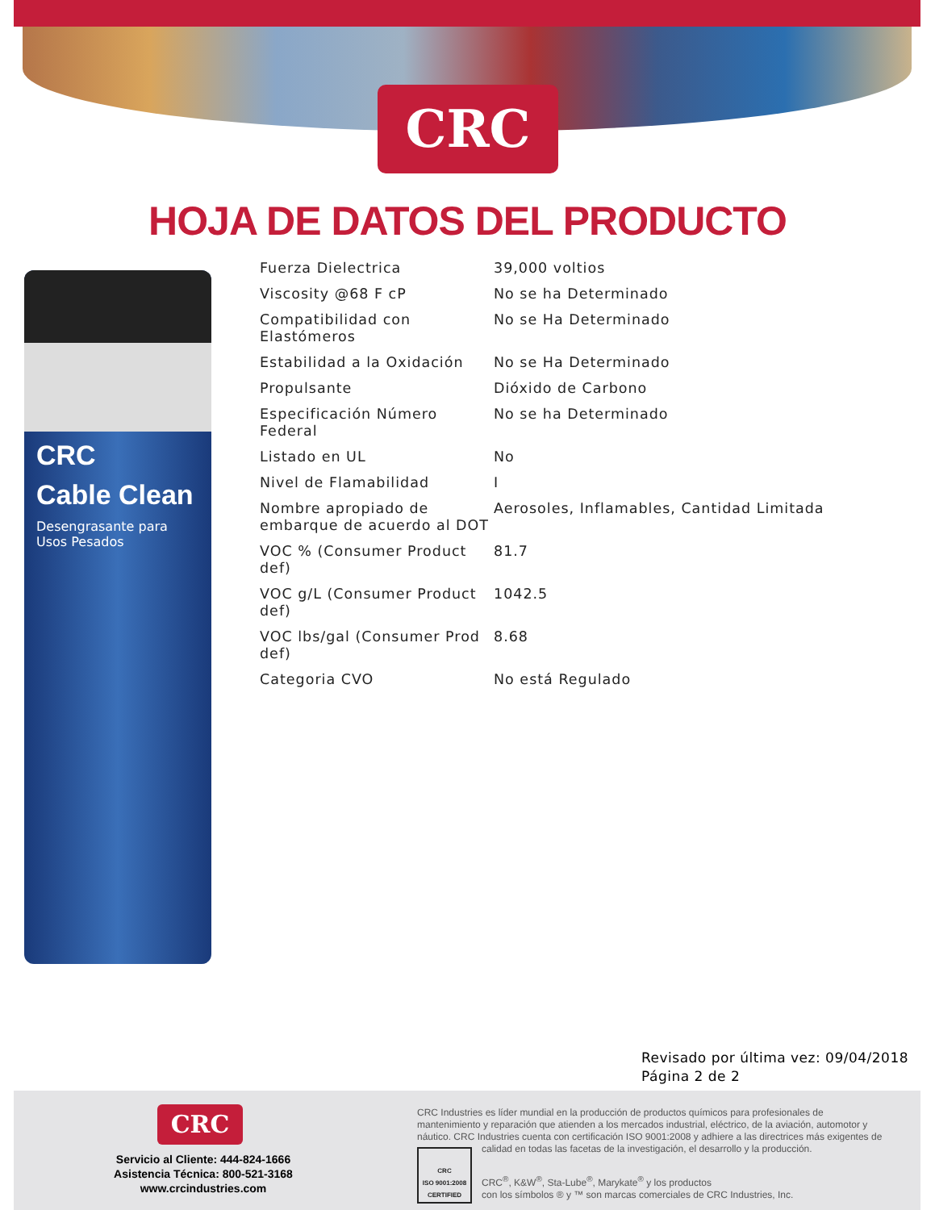CRC
HOJA DE DATOS DEL PRODUCTO
CRC
Cable Clean
Desengrasante para Usos Pesados
| Fuerza Dielectrica | 39,000 voltios |
| Viscosity @68 F cP | No se ha Determinado |
| Compatibilidad con Elastómeros | No se Ha Determinado |
| Estabilidad a la Oxidación | No se Ha Determinado |
| Propulsante | Dióxido de Carbono |
| Especificación Número Federal | No se ha Determinado |
| Listado en UL | No |
| Nivel de Flamabilidad | I |
| Nombre apropiado de embarque de acuerdo al DOT | Aerosoles, Inflamables, Cantidad Limitada |
| VOC % (Consumer Product def) | 81.7 |
| VOC g/L (Consumer Product def) | 1042.5 |
| VOC lbs/gal (Consumer Prod def) | 8.68 |
| Categoria CVO | No está Regulado |
Revisado por última vez: 09/04/2018
Página 2 de 2
CRC
Servicio al Cliente: 444-824-1666
Asistencia Técnica: 800-521-3168
www.crcindustries.com
CRC Industries es líder mundial en la producción de productos químicos para profesionales de mantenimiento y reparación que atienden a los mercados industrial, eléctrico, de la aviación, automotor y náutico. CRC Industries cuenta con certificación ISO 9001:2008 y adhiere a las directrices más exigentes de calidad en todas las facetas de la investigación, el desarrollo y la producción.
CRC
ISO 9001:2008
CERTIFIED
CRC<sup>®</sup>, K&W<sup>®</sup>, Sta-Lube<sup>®</sup>, Marykate<sup>®</sup> y los productos
con los símbolos ® y ™ son marcas comerciales de CRC Industries, Inc.